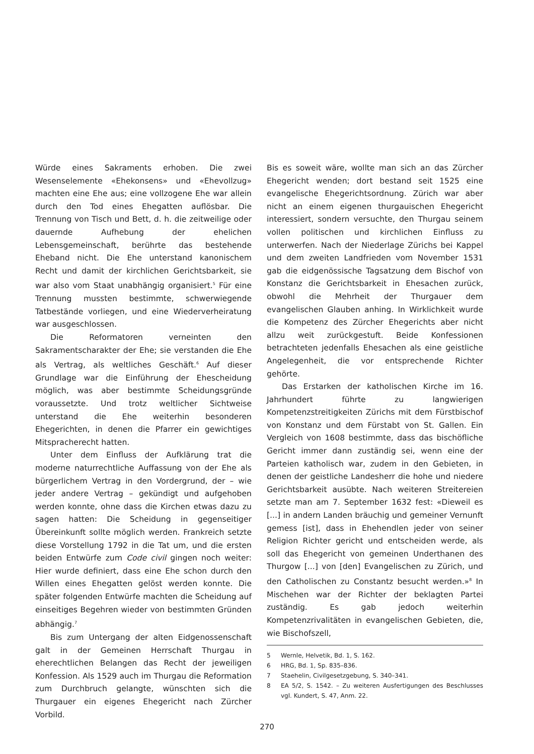Würde eines Sakraments erhoben. Die zwei Wesenselemente «Ehekonsens» und «Ehevollzug» machten eine Ehe aus; eine vollzogene Ehe war allein durch den Tod eines Ehegatten auflösbar. Die Trennung von Tisch und Bett, d. h. die zeitweilige oder dauernde Aufhebung der ehelichen Lebensgemeinschaft, berührte das bestehende Eheband nicht. Die Ehe unterstand kanonischem Recht und damit der kirchlichen Gerichtsbarkeit, sie war also vom Staat unabhängig organisiert.<sup>5</sup> Für eine Trennung mussten bestimmte, schwerwiegende Tatbestände vorliegen, und eine Wiederverheiratung war ausgeschlossen.
Die Reformatoren verneinten den Sakramentscharakter der Ehe; sie verstanden die Ehe als Vertrag, als weltliches Geschäft.<sup>6</sup> Auf dieser Grundlage war die Einführung der Ehescheidung möglich, was aber bestimmte Scheidungsgründe voraussetzte. Und trotz weltlicher Sichtweise unterstand die Ehe weiterhin besonderen Ehegerichten, in denen die Pfarrer ein gewichtiges Mitspracherecht hatten.
Unter dem Einfluss der Aufklärung trat die moderne naturrechtliche Auffassung von der Ehe als bürgerlichem Vertrag in den Vordergrund, der – wie jeder andere Vertrag – gekündigt und aufgehoben werden konnte, ohne dass die Kirchen etwas dazu zu sagen hatten: Die Scheidung in gegenseitiger Übereinkunft sollte möglich werden. Frankreich setzte diese Vorstellung 1792 in die Tat um, und die ersten beiden Entwürfe zum Code civil gingen noch weiter: Hier wurde definiert, dass eine Ehe schon durch den Willen eines Ehegatten gelöst werden konnte. Die später folgenden Entwürfe machten die Scheidung auf einseitiges Begehren wieder von bestimmten Gründen abhängig.<sup>7</sup>
Bis zum Untergang der alten Eidgenossenschaft galt in der Gemeinen Herrschaft Thurgau in eherechtlichen Belangen das Recht der jeweiligen Konfession. Als 1529 auch im Thurgau die Reformation zum Durchbruch gelangte, wünschten sich die Thurgauer ein eigenes Ehegericht nach Zürcher Vorbild.
Bis es soweit wäre, wollte man sich an das Zürcher Ehegericht wenden; dort bestand seit 1525 eine evangelische Ehegerichtsordnung. Zürich war aber nicht an einem eigenen thurgauischen Ehegericht interessiert, sondern versuchte, den Thurgau seinem vollen politischen und kirchlichen Einfluss zu unterwerfen. Nach der Niederlage Zürichs bei Kappel und dem zweiten Landfrieden vom November 1531 gab die eidgenössische Tagsatzung dem Bischof von Konstanz die Gerichtsbarkeit in Ehesachen zurück, obwohl die Mehrheit der Thurgauer dem evangelischen Glauben anhing. In Wirklichkeit wurde die Kompetenz des Zürcher Ehegerichts aber nicht allzu weit zurückgestuft. Beide Konfessionen betrachteten jedenfalls Ehesachen als eine geistliche Angelegenheit, die vor entsprechende Richter gehörte.
Das Erstarken der katholischen Kirche im 16. Jahrhundert führte zu langwierigen Kompetenzstreitigkeiten Zürichs mit dem Fürstbischof von Konstanz und dem Fürstabt von St. Gallen. Ein Vergleich von 1608 bestimmte, dass das bischöfliche Gericht immer dann zuständig sei, wenn eine der Parteien katholisch war, zudem in den Gebieten, in denen der geistliche Landesherr die hohe und niedere Gerichtsbarkeit ausübte. Nach weiteren Streitereien setzte man am 7. September 1632 fest: «Dieweil es [...] in andern Landen bräuchig und gemeiner Vernunft gemess [ist], dass in Ehehendlen jeder von seiner Religion Richter gericht und entscheiden werde, als soll das Ehegericht von gemeinen Underthanen des Thurgow [...] von [den] Evangelischen zu Zürich, und den Catholischen zu Constantz besucht werden.»<sup>8</sup> In Mischehen war der Richter der beklagten Partei zuständig. Es gab jedoch weiterhin Kompetenzrivalitäten in evangelischen Gebieten, die, wie Bischofszell,
5 Wernle, Helvetik, Bd. 1, S. 162.
6 HRG, Bd. 1, Sp. 835–836.
7 Staehelin, Civilgesetzgebung, S. 340–341.
8 EA 5/2, S. 1542. – Zu weiteren Ausfertigungen des Beschlusses vgl. Kundert, S. 47, Anm. 22.
270